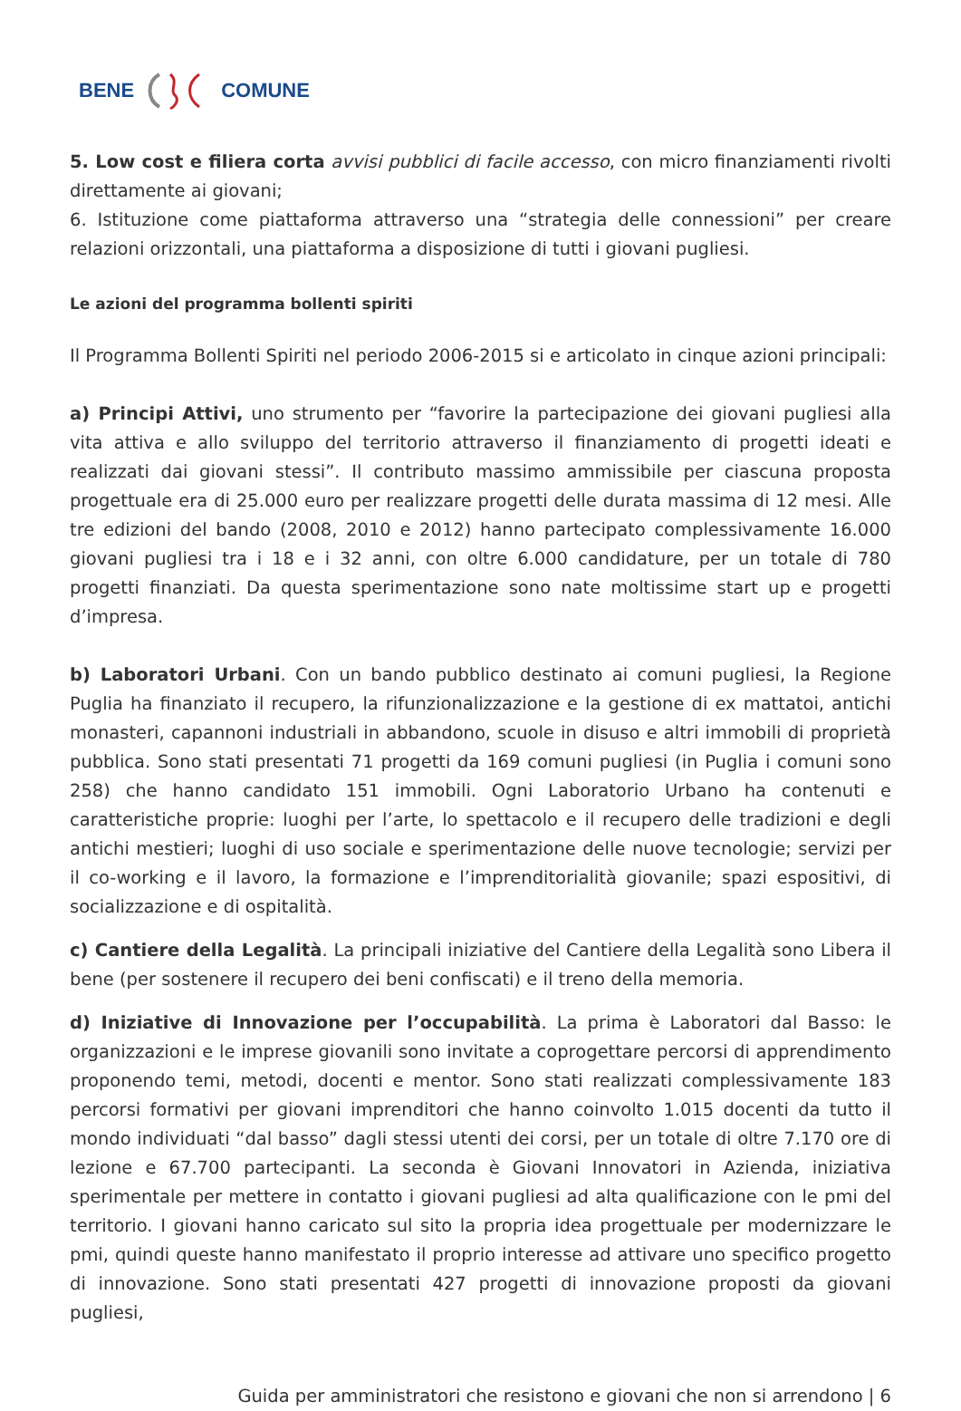BENE COMUNE
5. Low cost e filiera corta avvisi pubblici di facile accesso, con micro finanziamenti rivolti direttamente ai giovani;
6. Istituzione come piattaforma attraverso una “strategia delle connessioni” per creare relazioni orizzontali, una piattaforma a disposizione di tutti i giovani pugliesi.
Le azioni del programma bollenti spiriti
Il Programma Bollenti Spiriti nel periodo 2006-2015 si e articolato in cinque azioni principali:
a) Principi Attivi, uno strumento per “favorire la partecipazione dei giovani pugliesi alla vita attiva e allo sviluppo del territorio attraverso il finanziamento di progetti ideati e realizzati dai giovani stessi”. Il contributo massimo ammissibile per ciascuna proposta progettuale era di 25.000 euro per realizzare progetti delle durata massima di 12 mesi. Alle tre edizioni del bando (2008, 2010 e 2012) hanno partecipato complessivamente 16.000 giovani pugliesi tra i 18 e i 32 anni, con oltre 6.000 candidature, per un totale di 780 progetti finanziati. Da questa sperimentazione sono nate moltissime start up e progetti d’impresa.
b) Laboratori Urbani. Con un bando pubblico destinato ai comuni pugliesi, la Regione Puglia ha finanziato il recupero, la rifunzionalizzazione e la gestione di ex mattatoi, antichi monasteri, capannoni industriali in abbandono, scuole in disuso e altri immobili di proprietà pubblica. Sono stati presentati 71 progetti da 169 comuni pugliesi (in Puglia i comuni sono 258) che hanno candidato 151 immobili. Ogni Laboratorio Urbano ha contenuti e caratteristiche proprie: luoghi per l’arte, lo spettacolo e il recupero delle tradizioni e degli antichi mestieri; luoghi di uso sociale e sperimentazione delle nuove tecnologie; servizi per il co-working e il lavoro, la formazione e l’imprenditorialità giovanile; spazi espositivi, di socializzazione e di ospitalità.
c) Cantiere della Legalità. La principali iniziative del Cantiere della Legalità sono Libera il bene (per sostenere il recupero dei beni confiscati) e il treno della memoria.
d) Iniziative di Innovazione per l’occupabilità. La prima è Laboratori dal Basso: le organizzazioni e le imprese giovanili sono invitate a coprogettare percorsi di apprendimento proponendo temi, metodi, docenti e mentor. Sono stati realizzati complessivamente 183 percorsi formativi per giovani imprenditori che hanno coinvolto 1.015 docenti da tutto il mondo individuati “dal basso” dagli stessi utenti dei corsi, per un totale di oltre 7.170 ore di lezione e 67.700 partecipanti. La seconda è Giovani Innovatori in Azienda, iniziativa sperimentale per mettere in contatto i giovani pugliesi ad alta qualificazione con le pmi del territorio. I giovani hanno caricato sul sito la propria idea progettuale per modernizzare le pmi, quindi queste hanno manifestato il proprio interesse ad attivare uno specifico progetto di innovazione. Sono stati presentati 427 progetti di innovazione proposti da giovani pugliesi,
Guida per amministratori che resistono e giovani che non si arrendono | 6